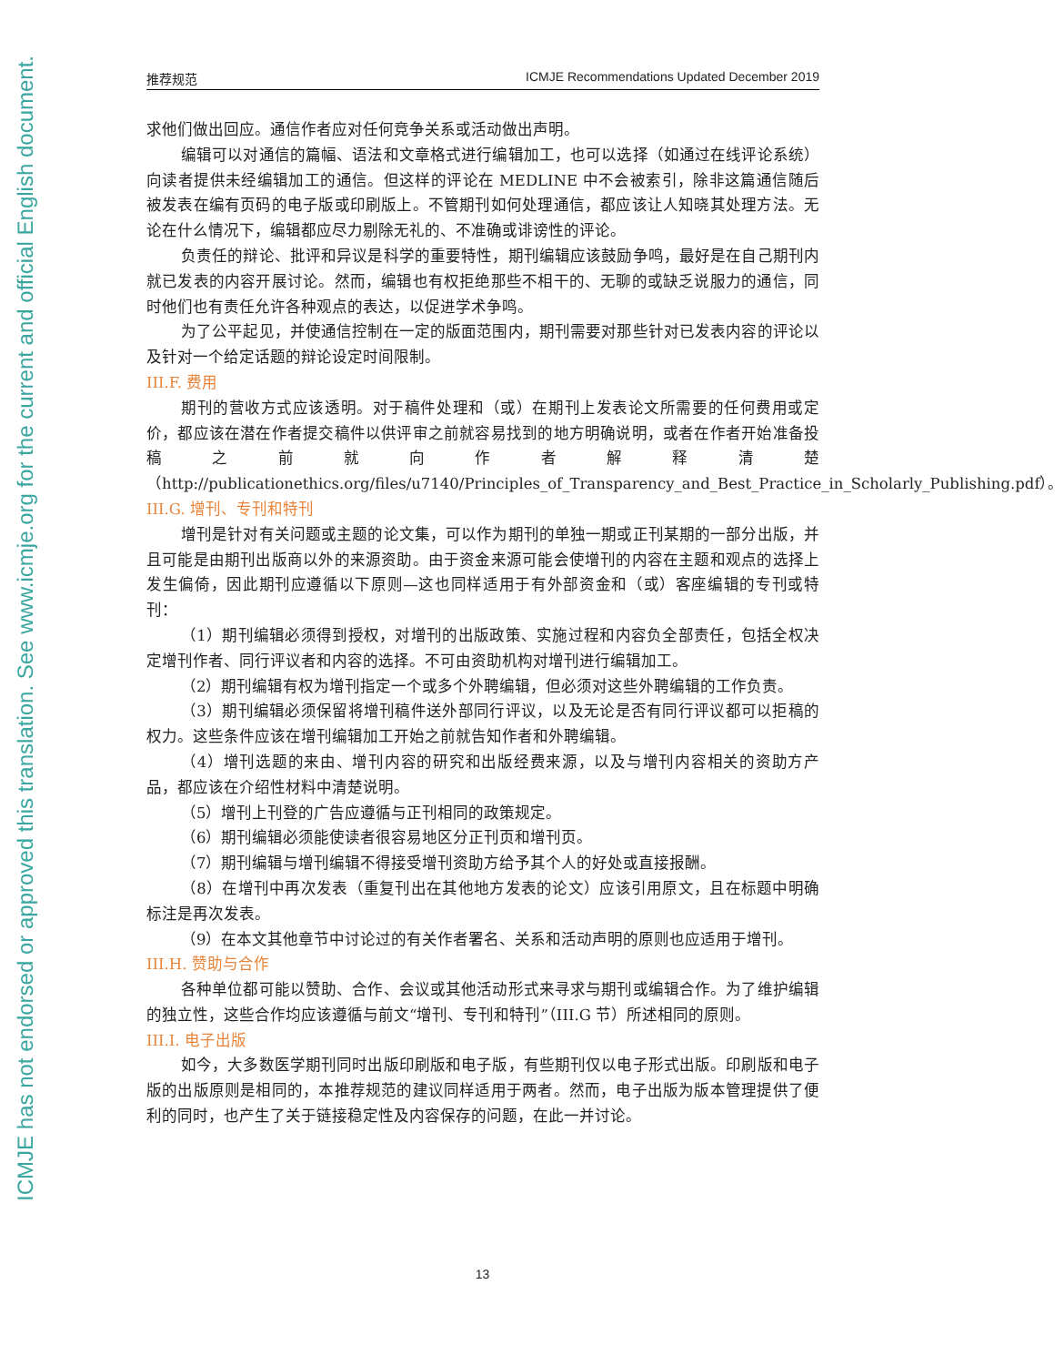ICMJE has not endorsed or approved this translation. See www.icmje.org for the current and official English document.
推荐规范 ICMJE Recommendations Updated December 2019
求他们做出回应。通信作者应对任何竞争关系或活动做出声明。
编辑可以对通信的篇幅、语法和文章格式进行编辑加工，也可以选择（如通过在线评论系统）向读者提供未经编辑加工的通信。但这样的评论在 MEDLINE 中不会被索引，除非这篇通信随后被发表在编有页码的电子版或印刷版上。不管期刊如何处理通信，都应该让人知晓其处理方法。无论在什么情况下，编辑都应尽力剔除无礼的、不准确或诽谤性的评论。
负责任的辩论、批评和异议是科学的重要特性，期刊编辑应该鼓励争鸣，最好是在自己期刊内就已发表的内容开展讨论。然而，编辑也有权拒绝那些不相干的、无聊的或缺乏说服力的通信，同时他们也有责任允许各种观点的表达，以促进学术争鸣。
为了公平起见，并使通信控制在一定的版面范围内，期刊需要对那些针对已发表内容的评论以及针对一个给定话题的辩论设定时间限制。
III.F. 费用
期刊的营收方式应该透明。对于稿件处理和（或）在期刊上发表论文所需要的任何费用或定价，都应该在潜在作者提交稿件以供评审之前就容易找到的地方明确说明，或者在作者开始准备投稿之前就向作者解释清楚（http://publicationethics.org/files/u7140/Principles_of_Transparency_and_Best_Practice_in_Scholarly_Publishing.pdf）。
III.G. 增刊、专刊和特刊
增刊是针对有关问题或主题的论文集，可以作为期刊的单独一期或正刊某期的一部分出版，并且可能是由期刊出版商以外的来源资助。由于资金来源可能会使增刊的内容在主题和观点的选择上发生偏倚，因此期刊应遵循以下原则—这也同样适用于有外部资金和（或）客座编辑的专刊或特刊：
（1）期刊编辑必须得到授权，对增刊的出版政策、实施过程和内容负全部责任，包括全权决定增刊作者、同行评议者和内容的选择。不可由资助机构对增刊进行编辑加工。
（2）期刊编辑有权为增刊指定一个或多个外聘编辑，但必须对这些外聘编辑的工作负责。
（3）期刊编辑必须保留将增刊稿件送外部同行评议，以及无论是否有同行评议都可以拒稿的权力。这些条件应该在增刊编辑加工开始之前就告知作者和外聘编辑。
（4）增刊选题的来由、增刊内容的研究和出版经费来源，以及与增刊内容相关的资助方产品，都应该在介绍性材料中清楚说明。
（5）增刊上刊登的广告应遵循与正刊相同的政策规定。
（6）期刊编辑必须能使读者很容易地区分正刊页和增刊页。
（7）期刊编辑与增刊编辑不得接受增刊资助方给予其个人的好处或直接报酬。
（8）在增刊中再次发表（重复刊出在其他地方发表的论文）应该引用原文，且在标题中明确标注是再次发表。
（9）在本文其他章节中讨论过的有关作者署名、关系和活动声明的原则也应适用于增刊。
III.H. 赞助与合作
各种单位都可能以赞助、合作、会议或其他活动形式来寻求与期刊或编辑合作。为了维护编辑的独立性，这些合作均应该遵循与前文“增刊、专刊和特刊”（III.G 节）所述相同的原则。
III.I. 电子出版
如今，大多数医学期刊同时出版印刷版和电子版，有些期刊仅以电子形式出版。印刷版和电子版的出版原则是相同的，本推荐规范的建议同样适用于两者。然而，电子出版为版本管理提供了便利的同时，也产生了关于链接稳定性及内容保存的问题，在此一并讨论。
13